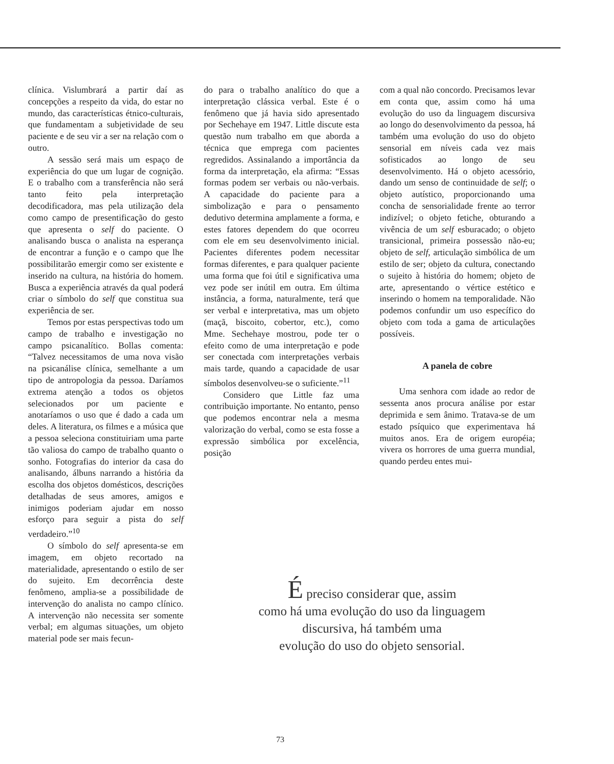clínica. Vislumbrará a partir daí as concepções a respeito da vida, do estar no mundo, das características étnico-culturais, que fundamentam a subjetividade de seu paciente e de seu vir a ser na relação com o outro.
A sessão será mais um espaço de experiência do que um lugar de cognição. E o trabalho com a transferência não será tanto feito pela interpretação decodificadora, mas pela utilização dela como campo de presentificação do gesto que apresenta o self do paciente. O analisando busca o analista na esperança de encontrar a função e o campo que lhe possibilitarão emergir como ser existente e inserido na cultura, na história do homem. Busca a experiência através da qual poderá criar o símbolo do self que constitua sua experiência de ser.
Temos por estas perspectivas todo um campo de trabalho e investigação no campo psicanalítico. Bollas comenta: “Talvez necessitamos de uma nova visão na psicanálise clínica, semelhante a um tipo de antropologia da pessoa. Daríamos extrema atenção a todos os objetos selecionados por um paciente e anotaríamos o uso que é dado a cada um deles. A literatura, os filmes e a música que a pessoa seleciona constituiriam uma parte tão valiosa do campo de trabalho quanto o sonho. Fotografias do interior da casa do analisando, álbuns narrando a história da escolha dos objetos domésticos, descrições detalhadas de seus amores, amigos e inimigos poderiam ajudar em nosso esforço para seguir a pista do self verdadeiro.”<sup>10</sup>
O símbolo do self apresenta-se em imagem, em objeto recortado na materialidade, apresentando o estilo de ser do sujeito. Em decorrência deste fenômeno, amplia-se a possibilidade de intervenção do analista no campo clínico. A intervenção não necessita ser somente verbal; em algumas situações, um objeto material pode ser mais fecun-
do para o trabalho analítico do que a interpretação clássica verbal. Este é o fenômeno que já havia sido apresentado por Sechehaye em 1947. Little discute esta questão num trabalho em que aborda a técnica que emprega com pacientes regredidos. Assinalando a importância da forma da interpretação, ela afirma: “Essas formas podem ser verbais ou não-verbais. A capacidade do paciente para a simbolização e para o pensamento dedutivo determina amplamente a forma, e estes fatores dependem do que ocorreu com ele em seu desenvolvimento inicial. Pacientes diferentes podem necessitar formas diferentes, e para qualquer paciente uma forma que foi útil e significativa uma vez pode ser inútil em outra. Em última instância, a forma, naturalmente, terá que ser verbal e interpretativa, mas um objeto (maçã, biscoito, cobertor, etc.), como Mme. Sechehaye mostrou, pode ter o efeito como de uma interpretação e pode ser conectada com interpretações verbais mais tarde, quando a capacidade de usar símbolos desenvolveu-se o suficiente.”<sup>11</sup>
Considero que Little faz uma contribuição importante. No entanto, penso que podemos encontrar nela a mesma valorização do verbal, como se esta fosse a expressão simbólica por excelência, posição
com a qual não concordo. Precisamos levar em conta que, assim como há uma evolução do uso da linguagem discursiva ao longo do desenvolvimento da pessoa, há também uma evolução do uso do objeto sensorial em níveis cada vez mais sofisticados ao longo de seu desenvolvimento. Há o objeto acessório, dando um senso de continuidade de self; o objeto autístico, proporcionando uma concha de sensorialidade frente ao terror indizível; o objeto fetiche, obturando a vivência de um self esburacado; o objeto transicional, primeira possessão não-eu; objeto de self, articulação simbólica de um estilo de ser; objeto da cultura, conectando o sujeito à história do homem; objeto de arte, apresentando o vértice estético e inserindo o homem na temporalidade. Não podemos confundir um uso específico do objeto com toda a gama de articulações possíveis.
A panela de cobre
Uma senhora com idade ao redor de sessenta anos procura análise por estar deprimida e sem ânimo. Tratava-se de um estado psíquico que experimentava há muitos anos. Era de origem européia; vivera os horrores de uma guerra mundial, quando perdeu entes mui-
É preciso considerar que, assim
como há uma evolução do uso da linguagem
discursiva, há também uma
evolução do uso do objeto sensorial.
73